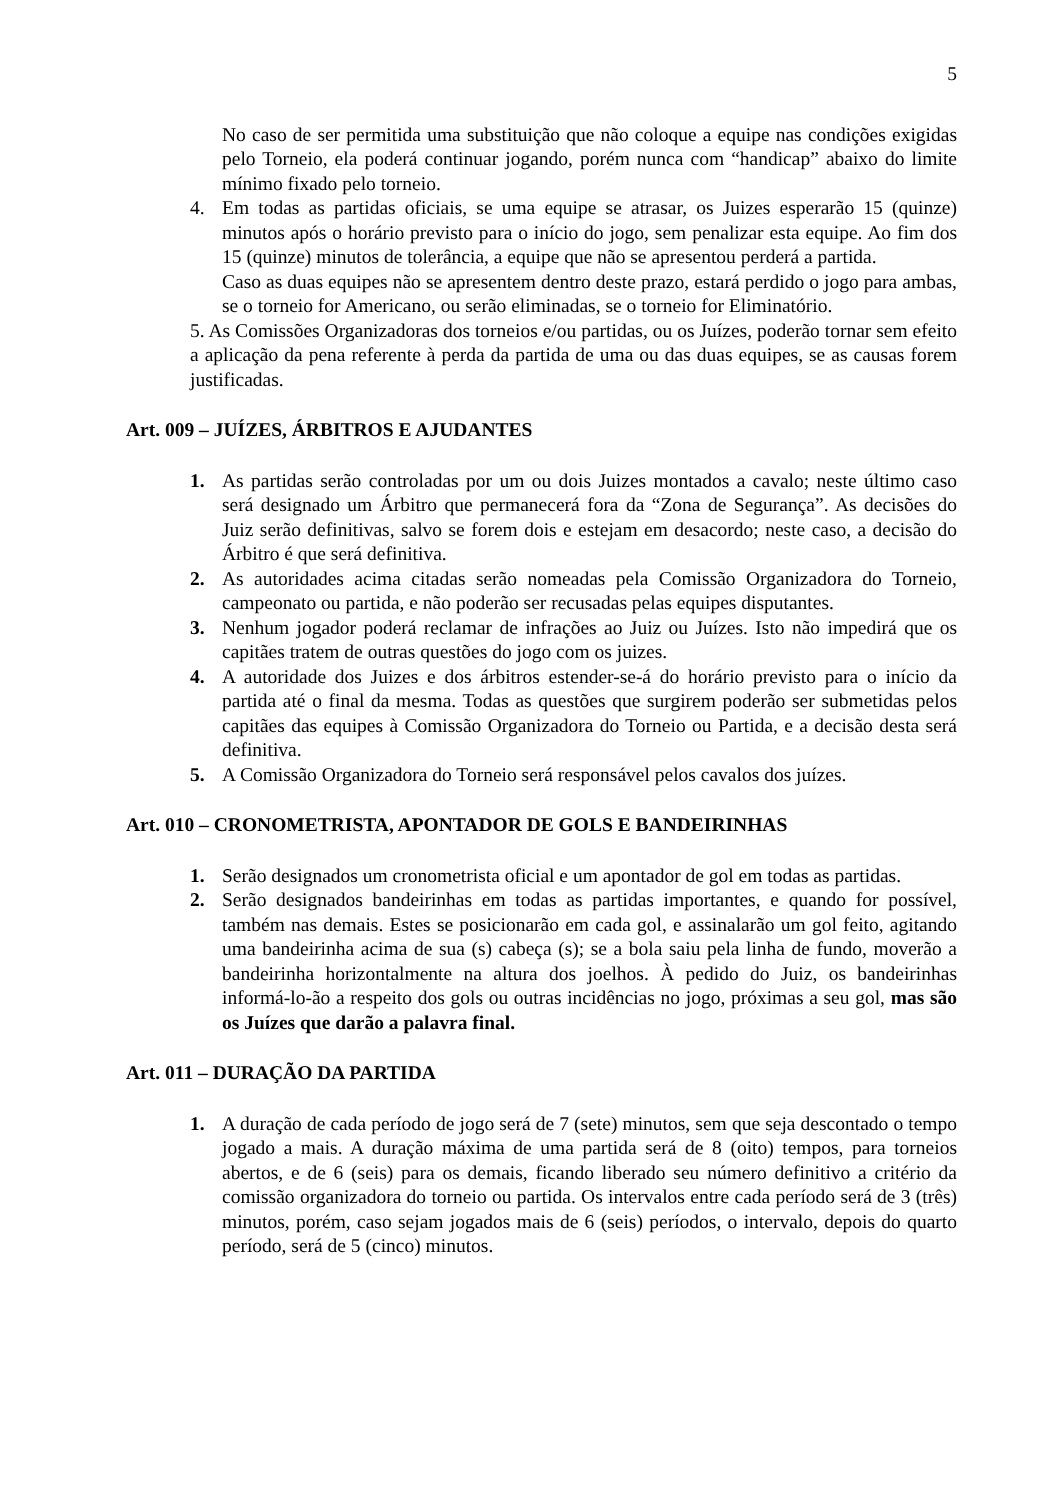5
No caso de ser permitida uma substituição que não coloque a equipe nas condições exigidas pelo Torneio, ela poderá continuar jogando, porém nunca com “handicap” abaixo do limite mínimo fixado pelo torneio.
4. Em todas as partidas oficiais, se uma equipe se atrasar, os Juizes esperarão 15 (quinze) minutos após o horário previsto para o início do jogo, sem penalizar esta equipe. Ao fim dos 15 (quinze) minutos de tolerância, a equipe que não se apresentou perderá a partida.
Caso as duas equipes não se apresentem dentro deste prazo, estará perdido o jogo para ambas, se o torneio for Americano, ou serão eliminadas, se o torneio for Eliminatório.
5. As Comissões Organizadoras dos torneios e/ou partidas, ou os Juízes, poderão tornar sem efeito a aplicação da pena referente à perda da partida de uma ou das duas equipes, se as causas forem justificadas.
Art. 009 – JUÍZES, ÁRBITROS E AJUDANTES
1. As partidas serão controladas por um ou dois Juizes montados a cavalo; neste último caso será designado um Árbitro que permanecerá fora da “Zona de Segurança”. As decisões do Juiz serão definitivas, salvo se forem dois e estejam em desacordo; neste caso, a decisão do Árbitro é que será definitiva.
2. As autoridades acima citadas serão nomeadas pela Comissão Organizadora do Torneio, campeonato ou partida, e não poderão ser recusadas pelas equipes disputantes.
3. Nenhum jogador poderá reclamar de infrações ao Juiz ou Juízes. Isto não impedirá que os capitães tratem de outras questões do jogo com os juizes.
4. A autoridade dos Juizes e dos árbitros estender-se-á do horário previsto para o início da partida até o final da mesma. Todas as questões que surgirem poderão ser submetidas pelos capitães das equipes à Comissão Organizadora do Torneio ou Partida, e a decisão desta será definitiva.
5. A Comissão Organizadora do Torneio será responsável pelos cavalos dos juízes.
Art. 010 – CRONOMETRISTA, APONTADOR DE GOLS E BANDEIRINHAS
1. Serão designados um cronometrista oficial e um apontador de gol em todas as partidas.
2. Serão designados bandeirinhas em todas as partidas importantes, e quando for possível, também nas demais. Estes se posicionarão em cada gol, e assinalarão um gol feito, agitando uma bandeirinha acima de sua (s) cabeça (s); se a bola saiu pela linha de fundo, moverão a bandeirinha horizontalmente na altura dos joelhos. À pedido do Juiz, os bandeirinhas informá-lo-ão a respeito dos gols ou outras incidências no jogo, próximas a seu gol, mas são os Juízes que darão a palavra final.
Art. 011 – DURAÇÃO DA PARTIDA
1. A duração de cada período de jogo será de 7 (sete) minutos, sem que seja descontado o tempo jogado a mais. A duração máxima de uma partida será de 8 (oito) tempos, para torneios abertos, e de 6 (seis) para os demais, ficando liberado seu número definitivo a critério da comissão organizadora do torneio ou partida. Os intervalos entre cada período será de 3 (três) minutos, porém, caso sejam jogados mais de 6 (seis) períodos, o intervalo, depois do quarto período, será de 5 (cinco) minutos.